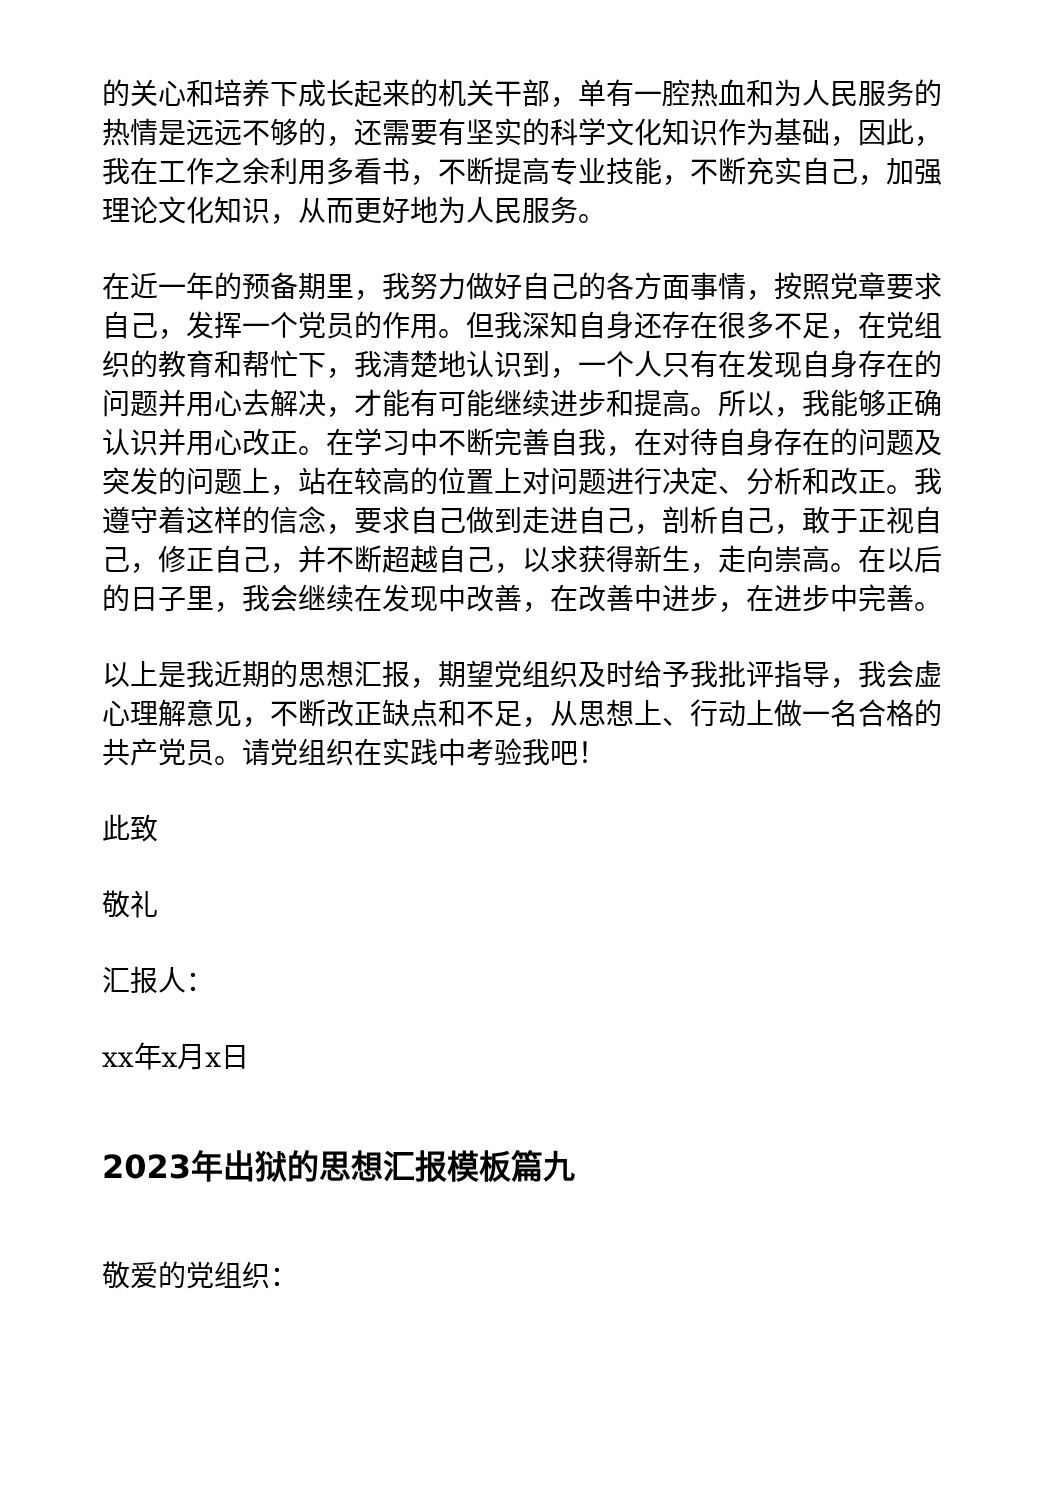的关心和培养下成长起来的机关干部，单有一腔热血和为人民服务的热情是远远不够的，还需要有坚实的科学文化知识作为基础，因此，我在工作之余利用多看书，不断提高专业技能，不断充实自己，加强理论文化知识，从而更好地为人民服务。
在近一年的预备期里，我努力做好自己的各方面事情，按照党章要求自己，发挥一个党员的作用。但我深知自身还存在很多不足，在党组织的教育和帮忙下，我清楚地认识到，一个人只有在发现自身存在的问题并用心去解决，才能有可能继续进步和提高。所以，我能够正确认识并用心改正。在学习中不断完善自我，在对待自身存在的问题及突发的问题上，站在较高的位置上对问题进行决定、分析和改正。我遵守着这样的信念，要求自己做到走进自己，剖析自己，敢于正视自己，修正自己，并不断超越自己，以求获得新生，走向崇高。在以后的日子里，我会继续在发现中改善，在改善中进步，在进步中完善。
以上是我近期的思想汇报，期望党组织及时给予我批评指导，我会虚心理解意见，不断改正缺点和不足，从思想上、行动上做一名合格的共产党员。请党组织在实践中考验我吧！
此致
敬礼
汇报人：
xx年x月x日
2023年出狱的思想汇报模板篇九
敬爱的党组织：